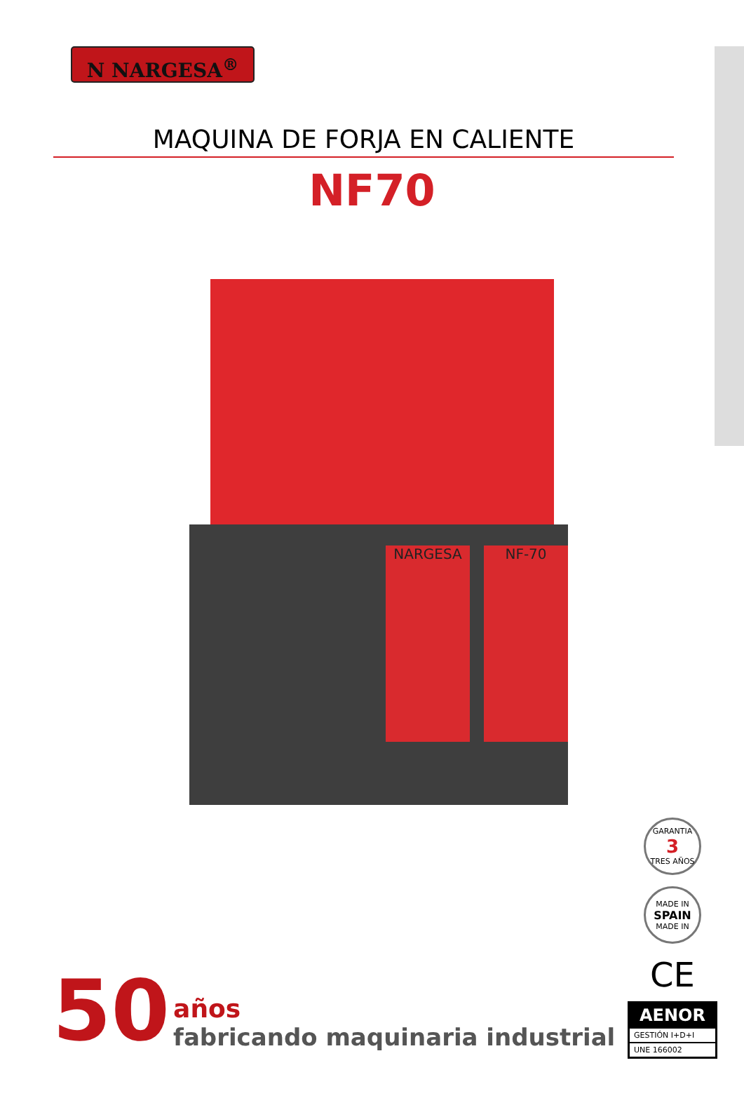N NARGESA<sup>®</sup>
MAQUINA DE FORJA EN CALIENTE
NF70
NARGESA NF-70
50 años
fabricando maquinaria industrial
GARANTIA
3
TRES AÑOS
MADE IN
SPAIN
MADE IN
CE
AENOR
GESTIÓN I+D+I
UNE 166002